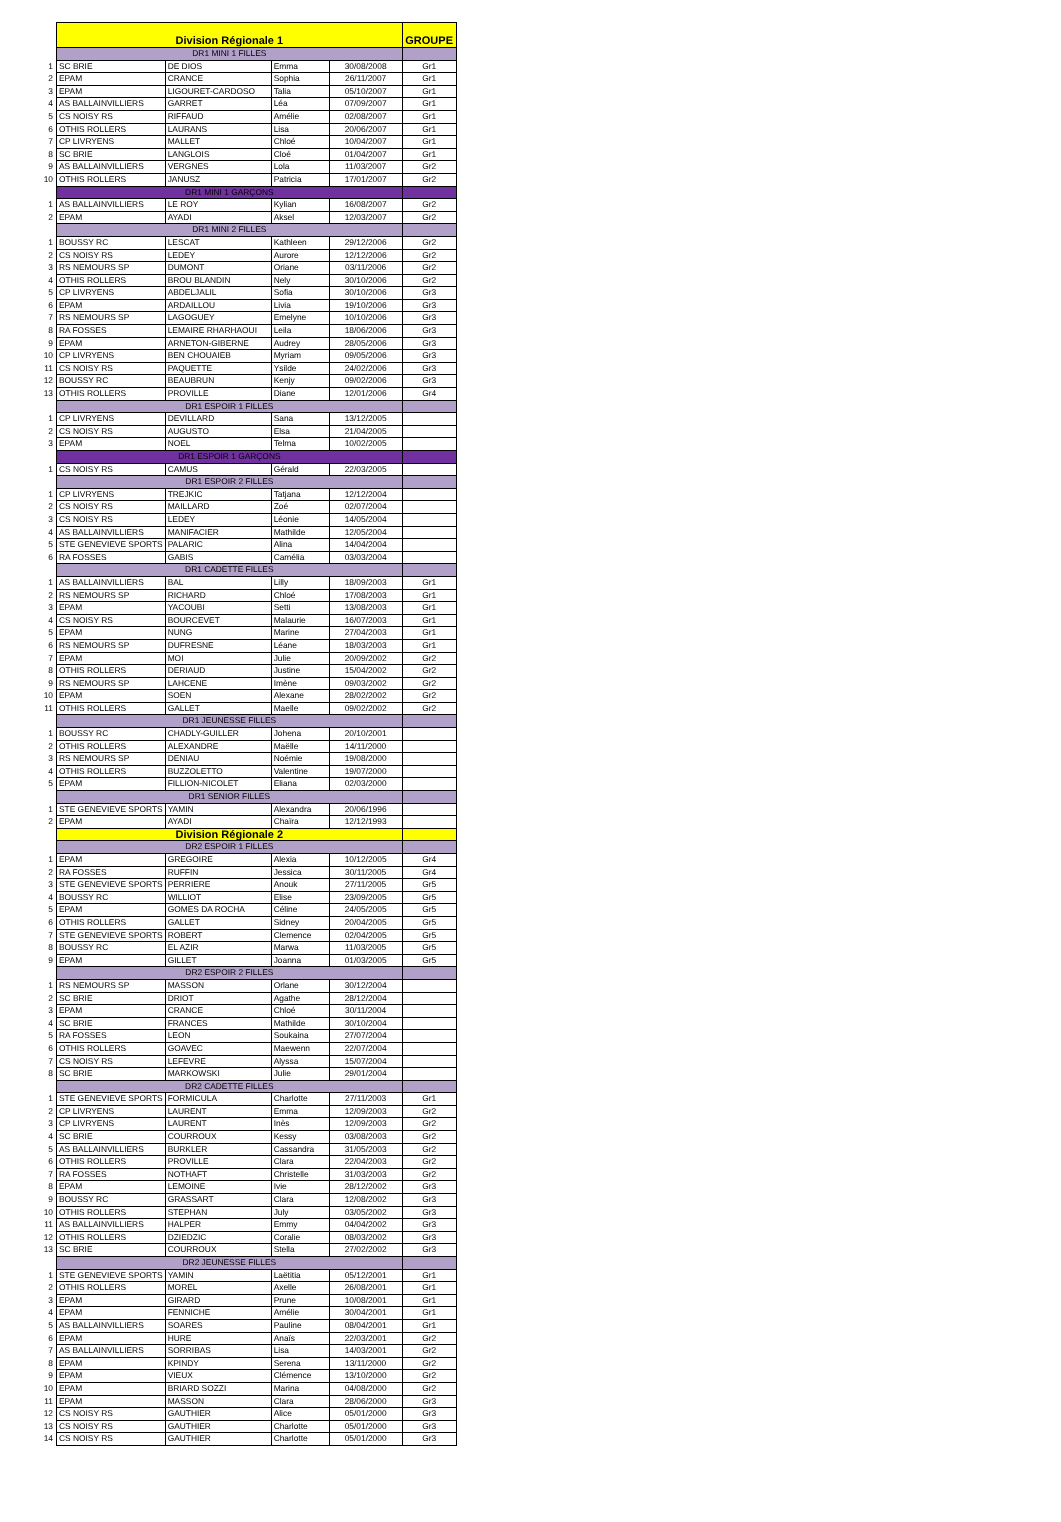| | Division Régionale 1 | | | | GROUPE |
| | DR1 MINI 1 FILLES | | | | |
| 1 | SC BRIE | DE DIOS | Emma | 30/08/2008 | Gr1 |
| 2 | EPAM | CRANCE | Sophia | 26/11/2007 | Gr1 |
| 3 | EPAM | LIGOURET-CARDOSO | Talia | 05/10/2007 | Gr1 |
| 4 | AS BALLAINVILLIERS | GARRET | Léa | 07/09/2007 | Gr1 |
| 5 | CS NOISY RS | RIFFAUD | Amélie | 02/08/2007 | Gr1 |
| 6 | OTHIS ROLLERS | LAURANS | Lisa | 20/06/2007 | Gr1 |
| 7 | CP LIVRYENS | MALLET | Chloé | 10/04/2007 | Gr1 |
| 8 | SC BRIE | LANGLOIS | Cloé | 01/04/2007 | Gr1 |
| 9 | AS BALLAINVILLIERS | VERGNES | Lola | 11/03/2007 | Gr2 |
| 10 | OTHIS ROLLERS | JANUSZ | Patricia | 17/01/2007 | Gr2 |
| | DR1 MINI 1 GARÇONS | | | | |
| 1 | AS BALLAINVILLIERS | LE ROY | Kylian | 16/08/2007 | Gr2 |
| 2 | EPAM | AYADI | Aksel | 12/03/2007 | Gr2 |
| | DR1 MINI 2 FILLES | | | | |
| 1 | BOUSSY RC | LESCAT | Kathleen | 29/12/2006 | Gr2 |
| 2 | CS NOISY RS | LEDEY | Aurore | 12/12/2006 | Gr2 |
| 3 | RS NEMOURS SP | DUMONT | Oriane | 03/11/2006 | Gr2 |
| 4 | OTHIS ROLLERS | BROU BLANDIN | Nely | 30/10/2006 | Gr2 |
| 5 | CP LIVRYENS | ABDELJALIL | Sofia | 30/10/2006 | Gr3 |
| 6 | EPAM | ARDAILLOU | Livia | 19/10/2006 | Gr3 |
| 7 | RS NEMOURS SP | LAGOGUEY | Emelyne | 10/10/2006 | Gr3 |
| 8 | RA FOSSES | LEMAIRE RHARHAOUI | Leila | 18/06/2006 | Gr3 |
| 9 | EPAM | ARNETON-GIBERNE | Audrey | 28/05/2006 | Gr3 |
| 10 | CP LIVRYENS | BEN CHOUAIEB | Myriam | 09/05/2006 | Gr3 |
| 11 | CS NOISY RS | PAQUETTE | Ysilde | 24/02/2006 | Gr3 |
| 12 | BOUSSY RC | BEAUBRUN | Kenjy | 09/02/2006 | Gr3 |
| 13 | OTHIS ROLLERS | PROVILLE | Diane | 12/01/2006 | Gr4 |
| | DR1 ESPOIR 1 FILLES | | | | |
| 1 | CP LIVRYENS | DEVILLARD | Sana | 13/12/2005 | |
| 2 | CS NOISY RS | AUGUSTO | Elsa | 21/04/2005 | |
| 3 | EPAM | NOEL | Telma | 10/02/2005 | |
| | DR1 ESPOIR 1 GARÇONS | | | | |
| 1 | CS NOISY RS | CAMUS | Gérald | 22/03/2005 | |
| | DR1 ESPOIR 2 FILLES | | | | |
| 1 | CP LIVRYENS | TREJKIC | Tatjana | 12/12/2004 | |
| 2 | CS NOISY RS | MAILLARD | Zoé | 02/07/2004 | |
| 3 | CS NOISY RS | LEDEY | Léonie | 14/05/2004 | |
| 4 | AS BALLAINVILLIERS | MANIFACIER | Mathilde | 12/05/2004 | |
| 5 | STE GENEVIEVE SPORTS | PALARIC | Alina | 14/04/2004 | |
| 6 | RA FOSSES | GABIS | Camélia | 03/03/2004 | |
| | DR1 CADETTE FILLES | | | | |
| 1 | AS BALLAINVILLIERS | BAL | Lilly | 18/09/2003 | Gr1 |
| 2 | RS NEMOURS SP | RICHARD | Chloé | 17/08/2003 | Gr1 |
| 3 | EPAM | YACOUBI | Setti | 13/08/2003 | Gr1 |
| 4 | CS NOISY RS | BOURCEVET | Malaurie | 16/07/2003 | Gr1 |
| 5 | EPAM | NUNG | Marine | 27/04/2003 | Gr1 |
| 6 | RS NEMOURS SP | DUFRESNE | Léane | 18/03/2003 | Gr1 |
| 7 | EPAM | MOI | Julie | 20/09/2002 | Gr2 |
| 8 | OTHIS ROLLERS | DERIAUD | Justine | 15/04/2002 | Gr2 |
| 9 | RS NEMOURS SP | LAHCENE | Imène | 09/03/2002 | Gr2 |
| 10 | EPAM | SOEN | Alexane | 28/02/2002 | Gr2 |
| 11 | OTHIS ROLLERS | GALLET | Maelle | 09/02/2002 | Gr2 |
| | DR1 JEUNESSE FILLES | | | | |
| 1 | BOUSSY RC | CHADLY-GUILLER | Johena | 20/10/2001 | |
| 2 | OTHIS ROLLERS | ALEXANDRE | Maëlle | 14/11/2000 | |
| 3 | RS NEMOURS SP | DENIAU | Noémie | 19/08/2000 | |
| 4 | OTHIS ROLLERS | BUZZOLETTO | Valentine | 19/07/2000 | |
| 5 | EPAM | FILLION-NICOLET | Eliana | 02/03/2000 | |
| | DR1 SENIOR FILLES | | | | |
| 1 | STE GENEVIEVE SPORTS | YAMIN | Alexandra | 20/06/1996 | |
| 2 | EPAM | AYADI | Chaïra | 12/12/1993 | |
| | Division Régionale 2 | | | | |
| | DR2 ESPOIR 1 FILLES | | | | |
| 1 | EPAM | GREGOIRE | Alexia | 10/12/2005 | Gr4 |
| 2 | RA FOSSES | RUFFIN | Jessica | 30/11/2005 | Gr4 |
| 3 | STE GENEVIEVE SPORTS | PERRIERE | Anouk | 27/11/2005 | Gr5 |
| 4 | BOUSSY RC | WILLIOT | Elise | 23/09/2005 | Gr5 |
| 5 | EPAM | GOMES DA ROCHA | Céline | 24/05/2005 | Gr5 |
| 6 | OTHIS ROLLERS | GALLET | Sidney | 20/04/2005 | Gr5 |
| 7 | STE GENEVIEVE SPORTS | ROBERT | Clemence | 02/04/2005 | Gr5 |
| 8 | BOUSSY RC | EL AZIR | Marwa | 11/03/2005 | Gr5 |
| 9 | EPAM | GILLET | Joanna | 01/03/2005 | Gr5 |
| | DR2 ESPOIR 2 FILLES | | | | |
| 1 | RS NEMOURS SP | MASSON | Orlane | 30/12/2004 | |
| 2 | SC BRIE | DRIOT | Agathe | 28/12/2004 | |
| 3 | EPAM | CRANCE | Chloé | 30/11/2004 | |
| 4 | SC BRIE | FRANCES | Mathilde | 30/10/2004 | |
| 5 | RA FOSSES | LEON | Soukaina | 27/07/2004 | |
| 6 | OTHIS ROLLERS | GOAVEC | Maewenn | 22/07/2004 | |
| 7 | CS NOISY RS | LEFEVRE | Alyssa | 15/07/2004 | |
| 8 | SC BRIE | MARKOWSKI | Julie | 29/01/2004 | |
| | DR2 CADETTE FILLES | | | | |
| 1 | STE GENEVIEVE SPORTS | FORMICULA | Charlotte | 27/11/2003 | Gr1 |
| 2 | CP LIVRYENS | LAURENT | Emma | 12/09/2003 | Gr2 |
| 3 | CP LIVRYENS | LAURENT | Inès | 12/09/2003 | Gr2 |
| 4 | SC BRIE | COURROUX | Kessy | 03/08/2003 | Gr2 |
| 5 | AS BALLAINVILLIERS | BURKLER | Cassandra | 31/05/2003 | Gr2 |
| 6 | OTHIS ROLLERS | PROVILLE | Clara | 22/04/2003 | Gr2 |
| 7 | RA FOSSES | NOTHAFT | Christelle | 31/03/2003 | Gr2 |
| 8 | EPAM | LEMOINE | Ivie | 28/12/2002 | Gr3 |
| 9 | BOUSSY RC | GRASSART | Clara | 12/08/2002 | Gr3 |
| 10 | OTHIS ROLLERS | STEPHAN | July | 03/05/2002 | Gr3 |
| 11 | AS BALLAINVILLIERS | HALPER | Emmy | 04/04/2002 | Gr3 |
| 12 | OTHIS ROLLERS | DZIEDZIC | Coralie | 08/03/2002 | Gr3 |
| 13 | SC BRIE | COURROUX | Stella | 27/02/2002 | Gr3 |
| | DR2 JEUNESSE FILLES | | | | |
| 1 | STE GENEVIEVE SPORTS | YAMIN | Laëtitia | 05/12/2001 | Gr1 |
| 2 | OTHIS ROLLERS | MOREL | Axelle | 26/08/2001 | Gr1 |
| 3 | EPAM | GIRARD | Prune | 10/08/2001 | Gr1 |
| 4 | EPAM | FENNICHE | Amélie | 30/04/2001 | Gr1 |
| 5 | AS BALLAINVILLIERS | SOARES | Pauline | 08/04/2001 | Gr1 |
| 6 | EPAM | HURE | Anaïs | 22/03/2001 | Gr2 |
| 7 | AS BALLAINVILLIERS | SORRIBAS | Lisa | 14/03/2001 | Gr2 |
| 8 | EPAM | KPINDY | Serena | 13/11/2000 | Gr2 |
| 9 | EPAM | VIEUX | Clémence | 13/10/2000 | Gr2 |
| 10 | EPAM | BRIARD SOZZI | Marina | 04/08/2000 | Gr2 |
| 11 | EPAM | MASSON | Clara | 28/06/2000 | Gr3 |
| 12 | CS NOISY RS | GAUTHIER | Alice | 05/01/2000 | Gr3 |
| 13 | CS NOISY RS | GAUTHIER | Charlotte | 05/01/2000 | Gr3 |
| 14 | CS NOISY RS | GAUTHIER | Charlotte | 05/01/2000 | Gr3 |